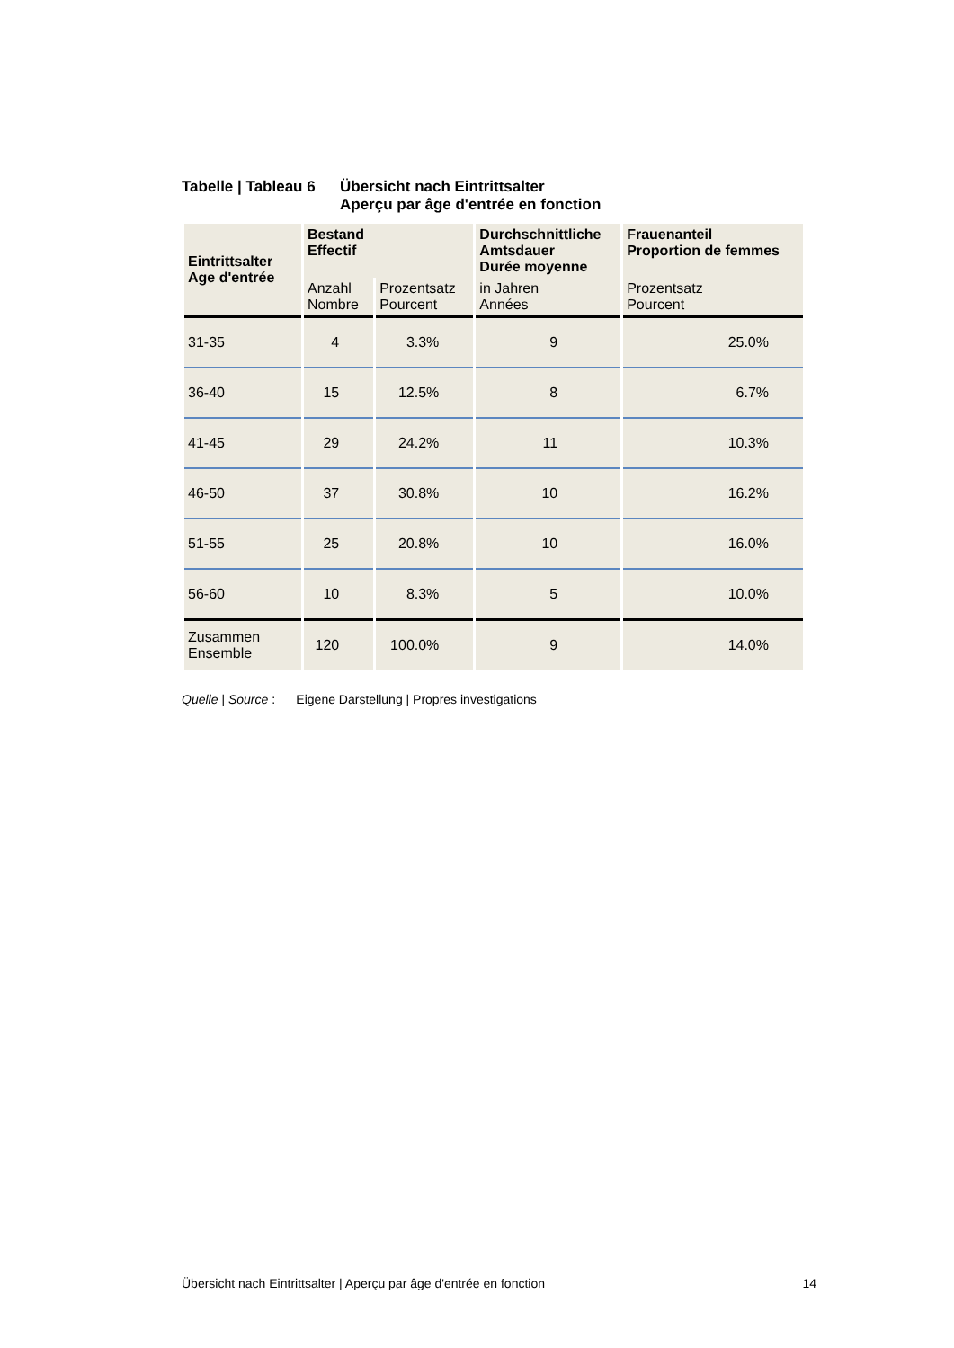Tabelle | Tableau 6
Übersicht nach Eintrittsalter
Aperçu par âge d'entrée en fonction
| Eintrittsalter Age d'entrée | Bestand Effectif | | Durchschnittliche Amtsdauer Durée moyenne | Frauenanteil Proportion de femmes |
| --- | --- | --- | --- | --- |
| | Anzahl Nombre | Prozentsatz Pourcent | in Jahren Années | Prozentsatz Pourcent |
| 31-35 | 4 | 3.3% | 9 | 25.0% |
| 36-40 | 15 | 12.5% | 8 | 6.7% |
| 41-45 | 29 | 24.2% | 11 | 10.3% |
| 46-50 | 37 | 30.8% | 10 | 16.2% |
| 51-55 | 25 | 20.8% | 10 | 16.0% |
| 56-60 | 10 | 8.3% | 5 | 10.0% |
| Zusammen Ensemble | 120 | 100.0% | 9 | 14.0% |
Quelle | Source : Eigene Darstellung | Propres investigations
Übersicht nach Eintrittsalter | Aperçu par âge d'entrée en fonction 14